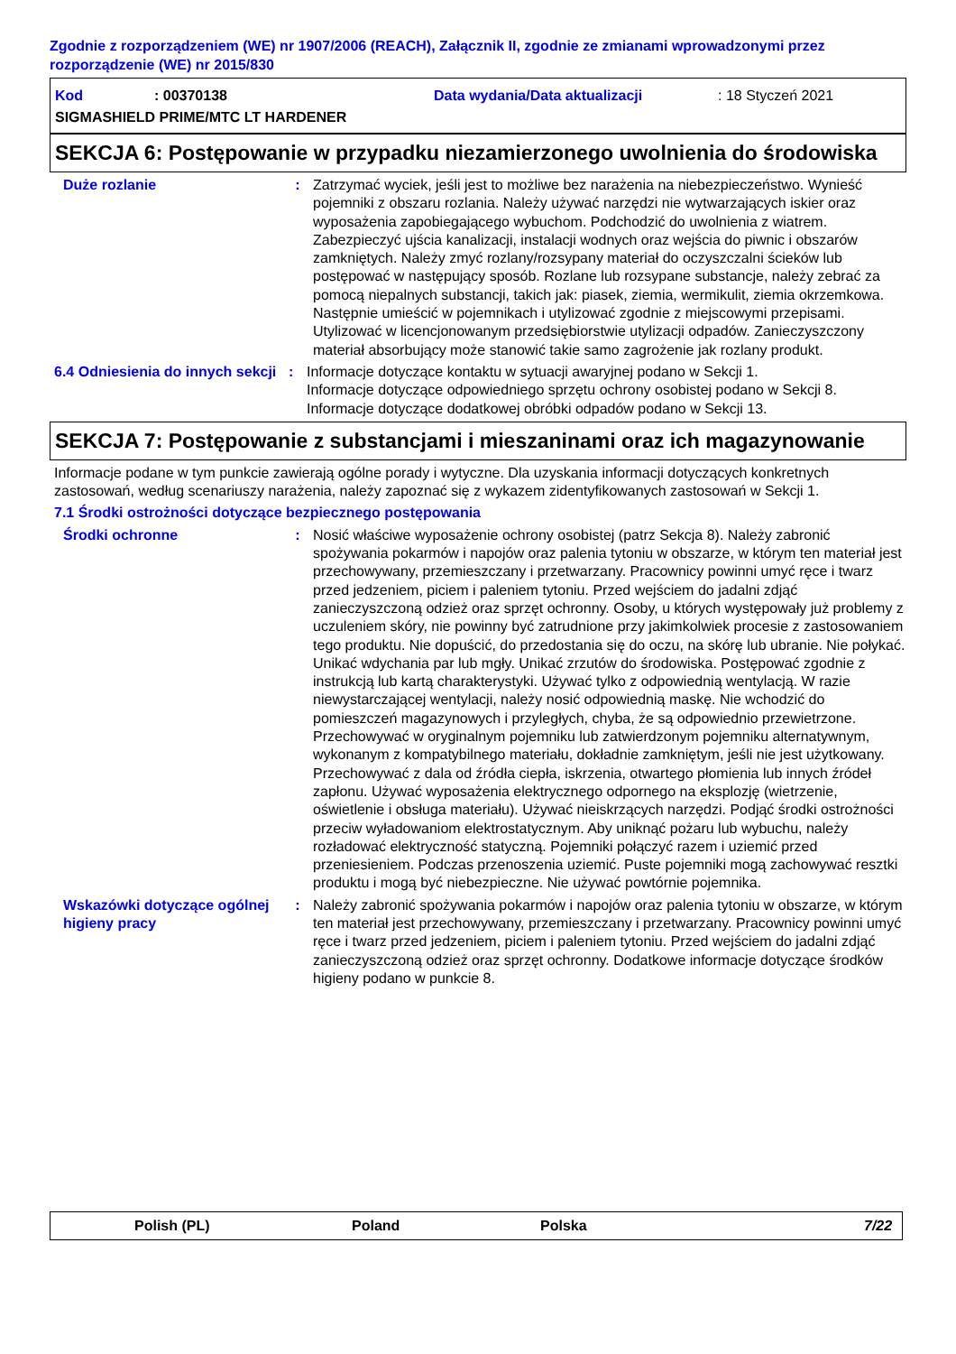Zgodnie z rozporządzeniem (WE) nr 1907/2006 (REACH), Załącznik II, zgodnie ze zmianami wprowadzonymi przez rozporządzenie (WE) nr 2015/830
Kod: 00370138 Data wydania/Data aktualizacji: 18 Styczeń 2021
SIGMASHIELD PRIME/MTC LT HARDENER
SEKCJA 6: Postępowanie w przypadku niezamierzonego uwolnienia do środowiska
Duże rozlanie : Zatrzymać wyciek, jeśli jest to możliwe bez narażenia na niebezpieczeństwo. Wynieść pojemniki z obszaru rozlania. Należy używać narzędzi nie wytwarzających iskier oraz wyposażenia zapobiegającego wybuchom. Podchodzić do uwolnienia z wiatrem. Zabezpieczyć ujścia kanalizacji, instalacji wodnych oraz wejścia do piwnic i obszarów zamkniętych. Należy zmyć rozlany/rozsypany materiał do oczyszczalni ścieków lub postępować w następujący sposób. Rozlane lub rozsypane substancje, należy zebrać za pomocą niepalnych substancji, takich jak: piasek, ziemia, wermikulit, ziemia okrzemkowa. Następnie umieścić w pojemnikach i utylizować zgodnie z miejscowymi przepisami. Utylizować w licencjonowanym przedsiębiorstwie utylizacji odpadów. Zanieczyszczony materiał absorbujący może stanowić takie samo zagrożenie jak rozlany produkt.
6.4 Odniesienia do innych sekcji
: Informacje dotyczące kontaktu w sytuacji awaryjnej podano w Sekcji 1.
Informacje dotyczące odpowiedniego sprzętu ochrony osobistej podano w Sekcji 8.
Informacje dotyczące dodatkowej obróbki odpadów podano w Sekcji 13.
SEKCJA 7: Postępowanie z substancjami i mieszaninami oraz ich magazynowanie
Informacje podane w tym punkcie zawierają ogólne porady i wytyczne. Dla uzyskania informacji dotyczących konkretnych zastosowań, według scenariuszy narażenia, należy zapoznać się z wykazem zidentyfikowanych zastosowań w Sekcji 1.
7.1 Środki ostrożności dotyczące bezpiecznego postępowania
Środki ochronne : Nosić właściwe wyposażenie ochrony osobistej (patrz Sekcja 8). Należy zabronić spożywania pokarmów i napojów oraz palenia tytoniu w obszarze, w którym ten materiał jest przechowywany, przemieszczany i przetwarzany. Pracownicy powinni umyć ręce i twarz przed jedzeniem, piciem i paleniem tytoniu. Przed wejściem do jadalni zdjąć zanieczyszczoną odzież oraz sprzęt ochronny. Osoby, u których występowały już problemy z uczuleniem skóry, nie powinny być zatrudnione przy jakimkolwiek procesie z zastosowaniem tego produktu. Nie dopuścić, do przedostania się do oczu, na skórę lub ubranie. Nie połykać. Unikać wdychania par lub mgły. Unikać zrzutów do środowiska. Postępować zgodnie z instrukcją lub kartą charakterystyki. Używać tylko z odpowiednią wentylacją. W razie niewystarczającej wentylacji, należy nosić odpowiednią maskę. Nie wchodzić do pomieszczeń magazynowych i przyległych, chyba, że są odpowiednio przewietrzone. Przechowywać w oryginalnym pojemniku lub zatwierdzonym pojemniku alternatywnym, wykonanym z kompatybilnego materiału, dokładnie zamkniętym, jeśli nie jest użytkowany. Przechowywać z dala od źródła ciepła, iskrzenia, otwartego płomienia lub innych źródeł zapłonu. Używać wyposażenia elektrycznego odpornego na eksplozję (wietrzenie, oświetlenie i obsługa materiału). Używać nieiskrzących narzędzi. Podjąć środki ostrożności przeciw wyładowaniom elektrostatycznym. Aby uniknąć pożaru lub wybuchu, należy rozładować elektryczność statyczną. Pojemniki połączyć razem i uziemić przed przeniesieniem. Podczas przenoszenia uziemić. Puste pojemniki mogą zachowywać resztki produktu i mogą być niebezpieczne. Nie używać powtórnie pojemnika.
Wskazówki dotyczące ogólnej higieny pracy
: Należy zabronić spożywania pokarmów i napojów oraz palenia tytoniu w obszarze, w którym ten materiał jest przechowywany, przemieszczany i przetwarzany. Pracownicy powinni umyć ręce i twarz przed jedzeniem, piciem i paleniem tytoniu. Przed wejściem do jadalni zdjąć zanieczyszczoną odzież oraz sprzęt ochronny. Dodatkowe informacje dotyczące środków higieny podano w punkcie 8.
Polish (PL) Poland Polska 7/22